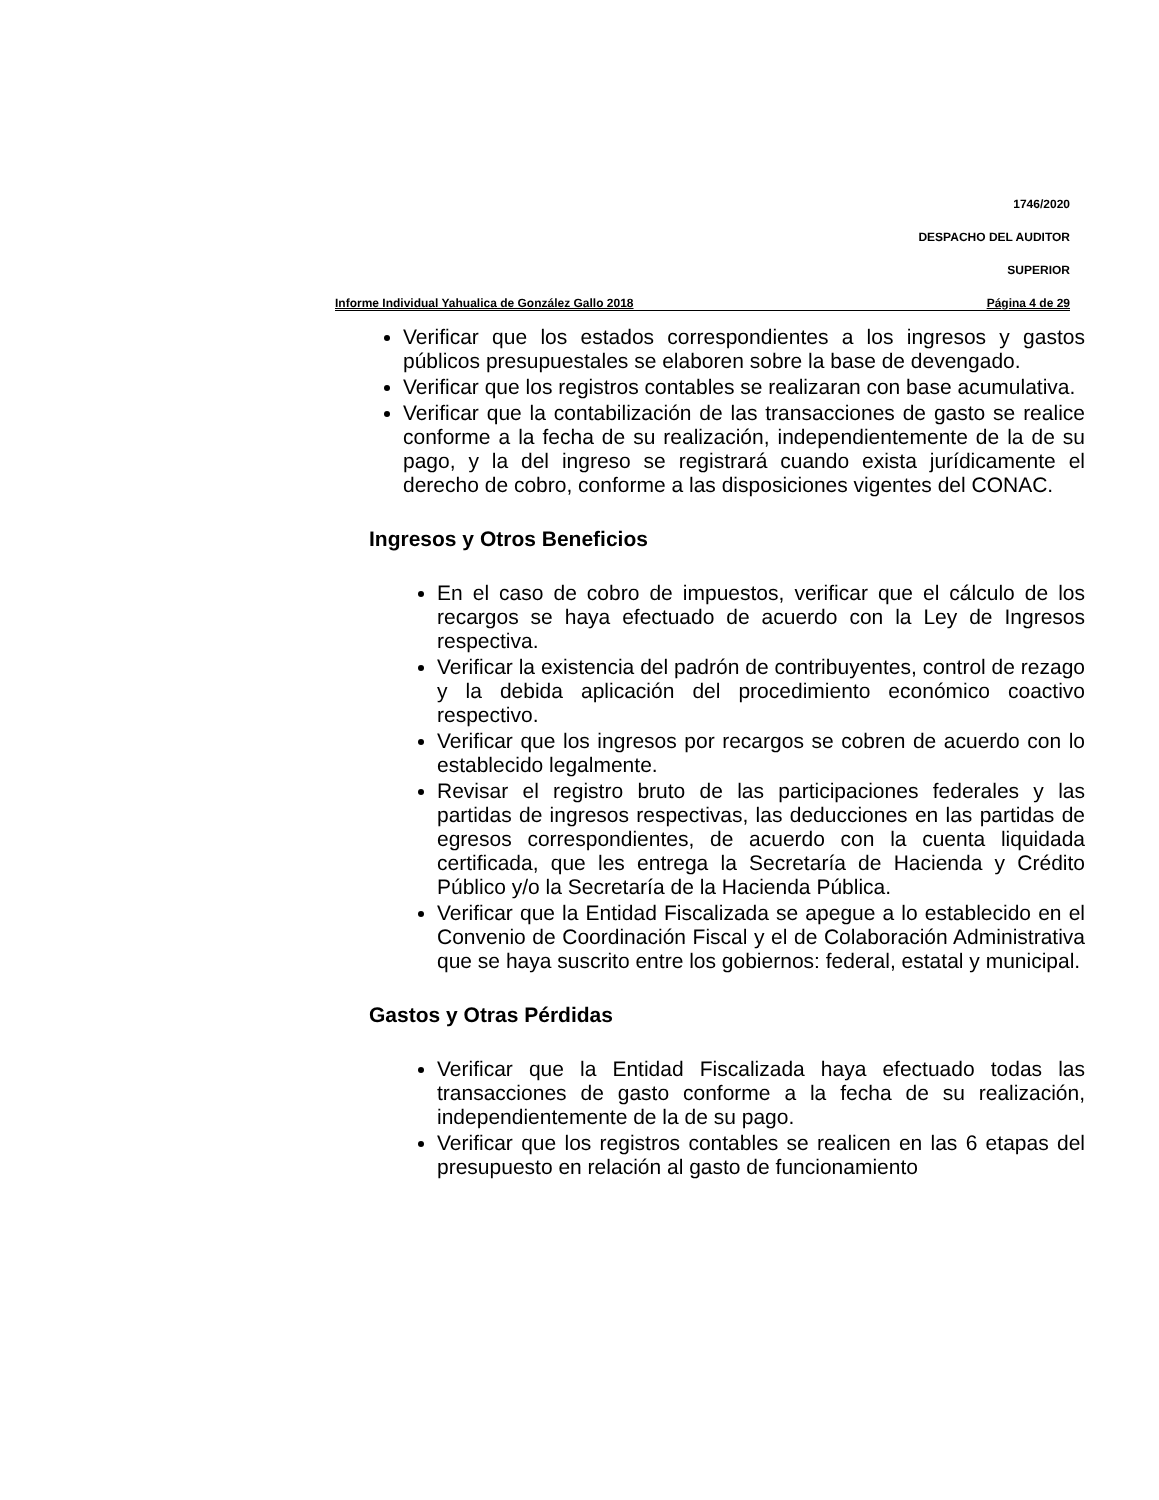1746/2020
DESPACHO DEL AUDITOR
SUPERIOR
Informe Individual Yahualica de González Gallo 2018 Página 4 de 29
Verificar que los estados correspondientes a los ingresos y gastos públicos presupuestales se elaboren sobre la base de devengado.
Verificar que los registros contables se realizaran con base acumulativa.
Verificar que la contabilización de las transacciones de gasto se realice conforme a la fecha de su realización, independientemente de la de su pago, y la del ingreso se registrará cuando exista jurídicamente el derecho de cobro, conforme a las disposiciones vigentes del CONAC.
Ingresos y Otros Beneficios
En el caso de cobro de impuestos, verificar que el cálculo de los recargos se haya efectuado de acuerdo con la Ley de Ingresos respectiva.
Verificar la existencia del padrón de contribuyentes, control de rezago y la debida aplicación del procedimiento económico coactivo respectivo.
Verificar que los ingresos por recargos se cobren de acuerdo con lo establecido legalmente.
Revisar el registro bruto de las participaciones federales y las partidas de ingresos respectivas, las deducciones en las partidas de egresos correspondientes, de acuerdo con la cuenta liquidada certificada, que les entrega la Secretaría de Hacienda y Crédito Público y/o la Secretaría de la Hacienda Pública.
Verificar que la Entidad Fiscalizada se apegue a lo establecido en el Convenio de Coordinación Fiscal y el de Colaboración Administrativa que se haya suscrito entre los gobiernos: federal, estatal y municipal.
Gastos y Otras Pérdidas
Verificar que la Entidad Fiscalizada haya efectuado todas las transacciones de gasto conforme a la fecha de su realización, independientemente de la de su pago.
Verificar que los registros contables se realicen en las 6 etapas del presupuesto en relación al gasto de funcionamiento